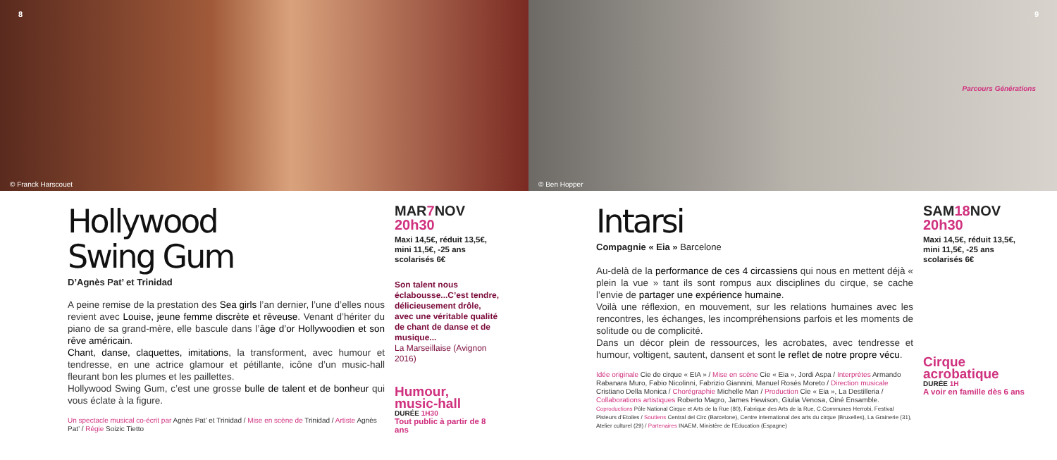8
© Franck Harscouet
Hollywood
Swing Gum
D’Agnès Pat’ et Trinidad
A peine remise de la prestation des Sea girls l’an dernier, l’une d’elles nous revient avec Louise, jeune femme discrète et rêveuse. Venant d’hériter du piano de sa grand-mère, elle bascule dans l’âge d’or Hollywoodien et son rêve américain.
Chant, danse, claquettes, imitations, la transforment, avec humour et tendresse, en une actrice glamour et pétillante, icône d’un music-hall fleurant bon les plumes et les paillettes.
Hollywood Swing Gum, c’est une grosse bulle de talent et de bonheur qui vous éclate à la figure.
Un spectacle musical co-écrit par Agnès Pat’ et Trinidad / Mise en scène de Trinidad / Artiste Agnès Pat’ / Régie Soizic Tietto
MAR7 NOV
20h30
Maxi 14,5€, réduit 13,5€, mini 11,5€, -25 ans scolarisés 6€
Son talent nous éclabousse...C’est tendre, délicieusement drôle, avec une véritable qualité de chant de danse et de musique...
La Marseillaise (Avignon 2016)
Humour,
music-hall
DURÉE 1H30
Tout public à partir de 8 ans
9
Parcours Générations
© Ben Hopper
Intarsi
Compagnie « Eia » Barcelone
Au-delà de la performance de ces 4 circassiens qui nous en mettent déjà « plein la vue » tant ils sont rompus aux disciplines du cirque, se cache l’envie de partager une expérience humaine.
Voilà une réflexion, en mouvement, sur les relations humaines avec les rencontres, les échanges, les incompréhensions parfois et les moments de solitude ou de complicité.
Dans un décor plein de ressources, les acrobates, avec tendresse et humour, voltigent, sautent, dansent et sont le reflet de notre propre vécu.
Idée originale Cie de cirque « EIA » / Mise en scène Cie « Eia », Jordi Aspa / Interprètes Armando Rabanara Muro, Fabio Nicolinni, Fabrizio Giannini, Manuel Rosés Moreto / Direction musicale Cristiano Della Monica / Chorégraphie Michelle Man / Production Cie « Eia », La Destilleria / Collaborations artistiques Roberto Magro, James Hewison, Giulia Venosa, Oiné Ensamble.
Coproductions Pôle National Cirque et Arts de la Rue (80), Fabrique des Arts de la Rue, C.Communes Herrobi, Festival Pisteurs d’Etoiles / Soutiens Central del Circ (Barcelone), Centre international des arts du cirque (Bruxelles), La Grainerie (31), Atelier culturel (29) / Partenaires INAEM, Ministère de l’Education (Espagne)
SAM18 NOV
20h30
Maxi 14,5€, réduit 13,5€, mini 11,5€, -25 ans scolarisés 6€
Cirque
acrobatique
DURÉE 1H
A voir en famille dès 6 ans